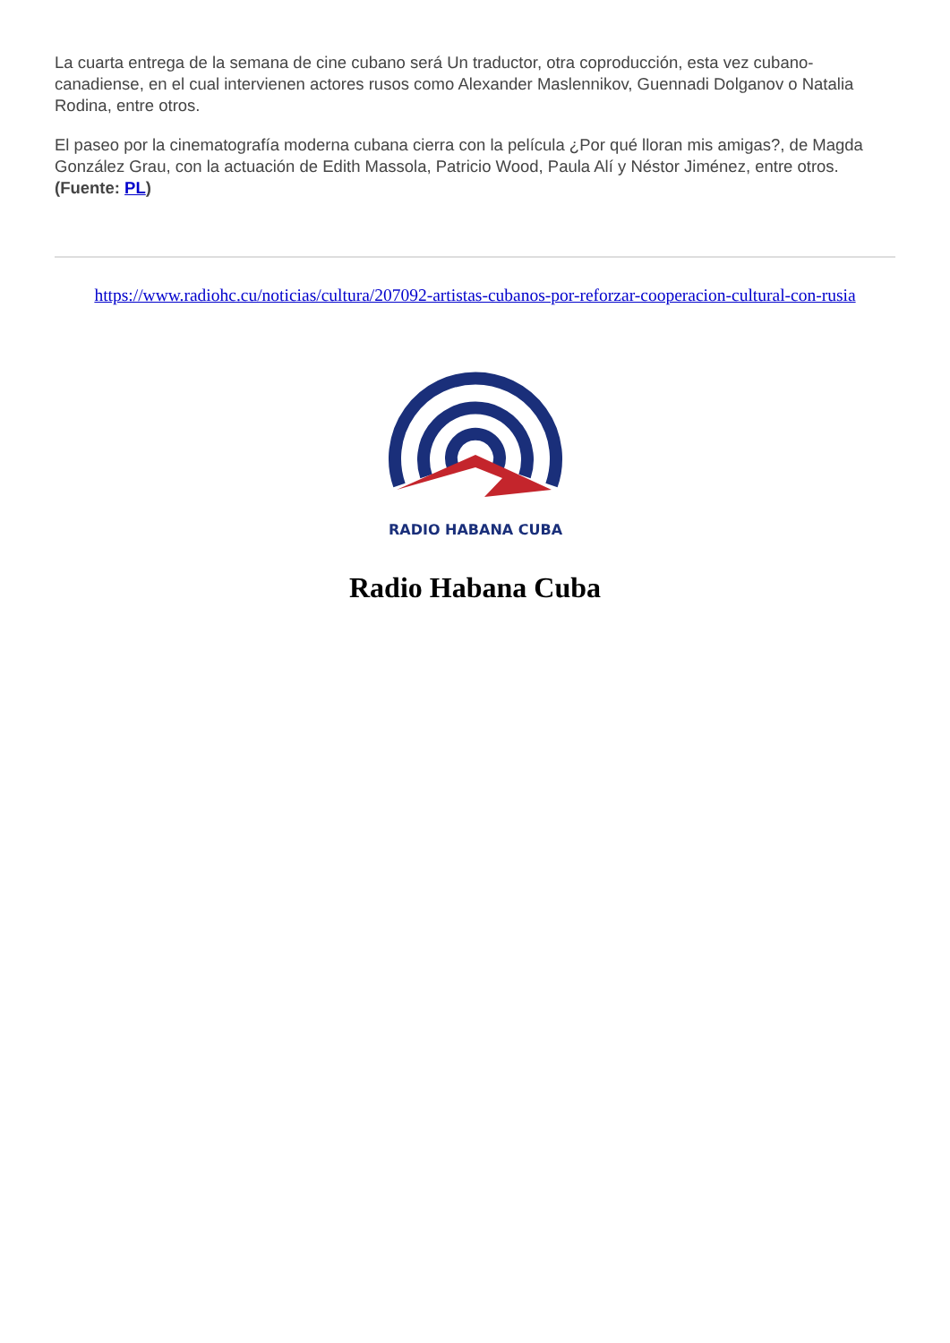La cuarta entrega de la semana de cine cubano será Un traductor, otra coproducción, esta vez cubano-canadiense, en el cual intervienen actores rusos como Alexander Maslennikov, Guennadi Dolganov o Natalia Rodina, entre otros.
El paseo por la cinematografía moderna cubana cierra con la película ¿Por qué lloran mis amigas?, de Magda González Grau, con la actuación de Edith Massola, Patricio Wood, Paula Alí y Néstor Jiménez, entre otros. (Fuente: PL)
https://www.radiohc.cu/noticias/cultura/207092-artistas-cubanos-por-reforzar-cooperacion-cultural-con-rusia
RADIO HABANA CUBA
Radio Habana Cuba